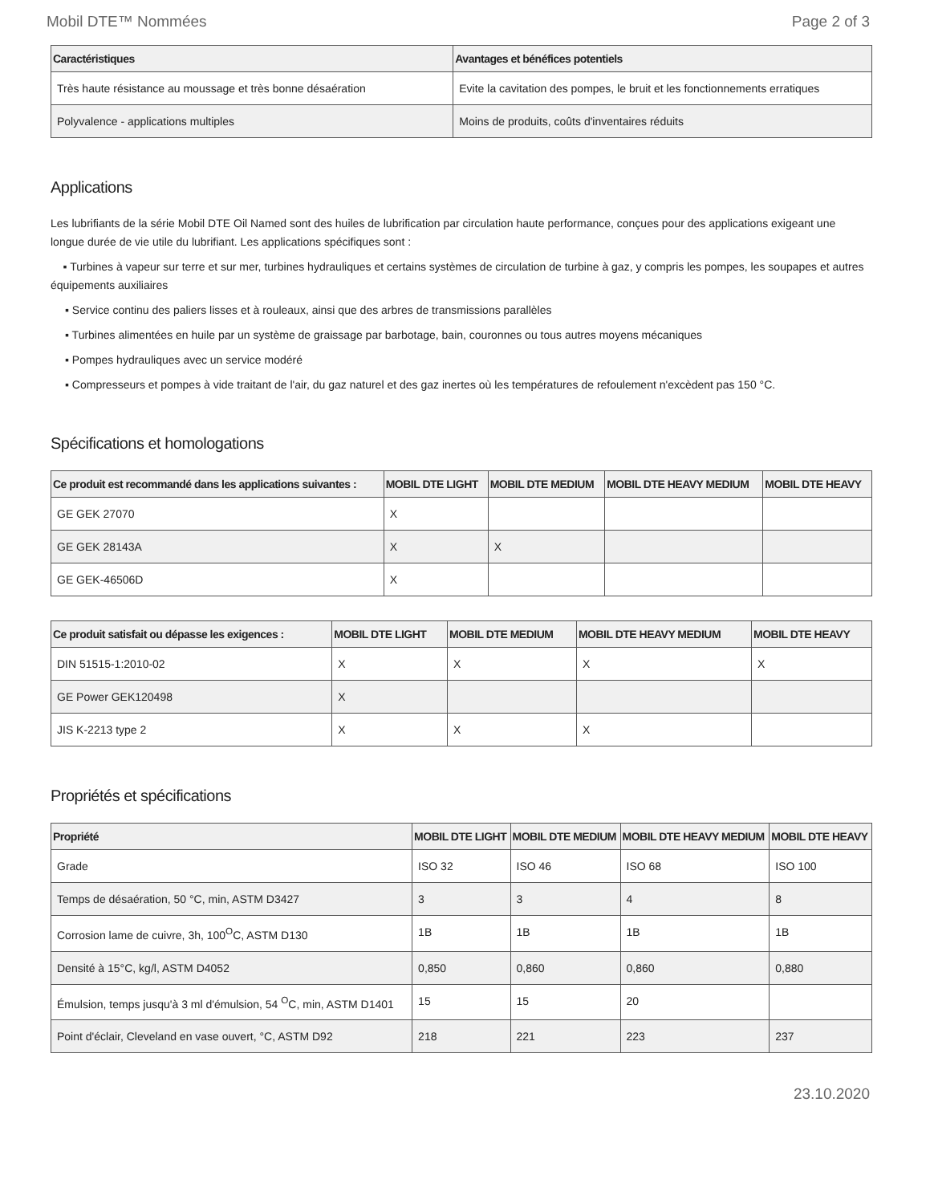Mobil DTE™ Nommées Page 2 of 3
| Caractéristiques | Avantages et bénéfices potentiels |
| --- | --- |
| Très haute résistance au moussage et très bonne désaération | Evite la cavitation des pompes, le bruit et les fonctionnements erratiques |
| Polyvalence - applications multiples | Moins de produits, coûts d'inventaires réduits |
Applications
Les lubrifiants de la série Mobil DTE Oil Named sont des huiles de lubrification par circulation haute performance, conçues pour des applications exigeant une longue durée de vie utile du lubrifiant. Les applications spécifiques sont :
▪ Turbines à vapeur sur terre et sur mer, turbines hydrauliques et certains systèmes de circulation de turbine à gaz, y compris les pompes, les soupapes et autres équipements auxiliaires
▪ Service continu des paliers lisses et à rouleaux, ainsi que des arbres de transmissions parallèles
▪ Turbines alimentées en huile par un système de graissage par barbotage, bain, couronnes ou tous autres moyens mécaniques
▪ Pompes hydrauliques avec un service modéré
▪ Compresseurs et pompes à vide traitant de l'air, du gaz naturel et des gaz inertes où les températures de refoulement n'excèdent pas 150 °C.
Spécifications et homologations
| Ce produit est recommandé dans les applications suivantes : | MOBIL DTE LIGHT | MOBIL DTE MEDIUM | MOBIL DTE HEAVY MEDIUM | MOBIL DTE HEAVY |
| --- | --- | --- | --- | --- |
| GE GEK 27070 | X | | | |
| GE GEK 28143A | X | X | | |
| GE GEK-46506D | X | | | |
| Ce produit satisfait ou dépasse les exigences : | MOBIL DTE LIGHT | MOBIL DTE MEDIUM | MOBIL DTE HEAVY MEDIUM | MOBIL DTE HEAVY |
| --- | --- | --- | --- | --- |
| DIN 51515-1:2010-02 | X | X | X | X |
| GE Power GEK120498 | X | | | |
| JIS K-2213 type 2 | X | X | X | |
Propriétés et spécifications
| Propriété | MOBIL DTE LIGHT | MOBIL DTE MEDIUM | MOBIL DTE HEAVY MEDIUM | MOBIL DTE HEAVY |
| --- | --- | --- | --- | --- |
| Grade | ISO 32 | ISO 46 | ISO 68 | ISO 100 |
| Temps de désaération, 50 °C, min, ASTM D3427 | 3 | 3 | 4 | 8 |
| Corrosion lame de cuivre, 3h, 100<sup>O</sup>C, ASTM D130 | 1B | 1B | 1B | 1B |
| Densité à 15°C, kg/l, ASTM D4052 | 0,850 | 0,860 | 0,860 | 0,880 |
| Émulsion, temps jusqu'à 3 ml d'émulsion, 54 <sup>O</sup>C, min, ASTM D1401 | 15 | 15 | 20 | |
| Point d'éclair, Cleveland en vase ouvert, °C, ASTM D92 | 218 | 221 | 223 | 237 |
23.10.2020